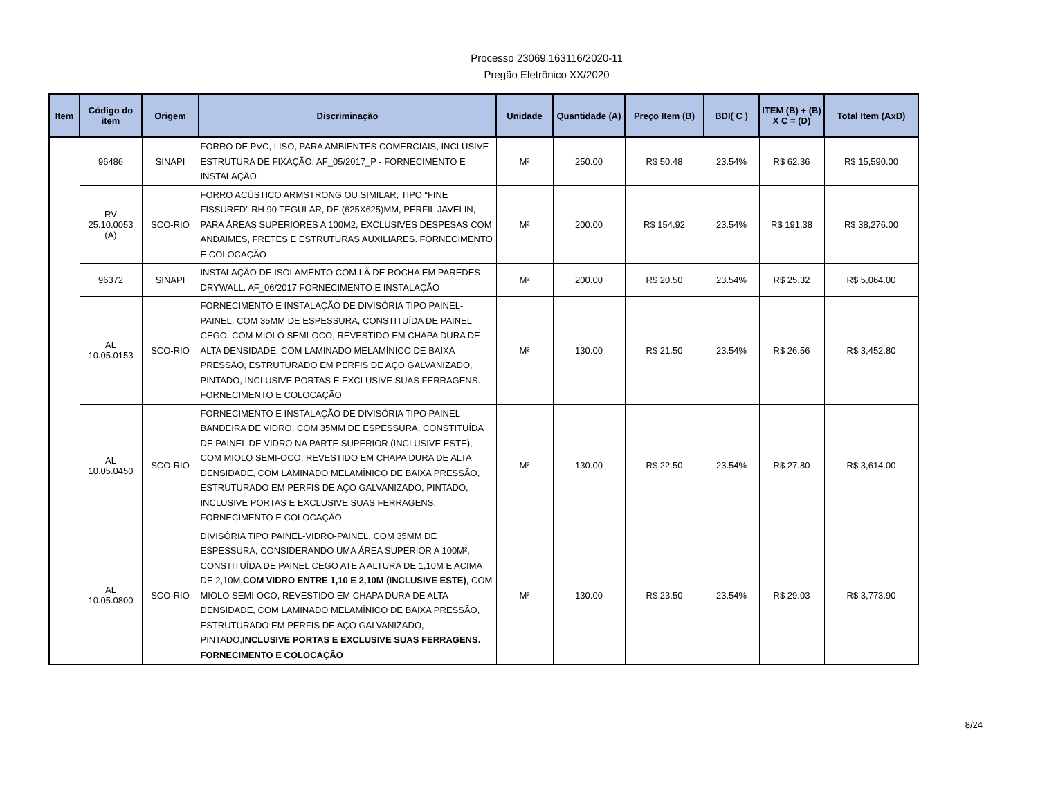Processo 23069.163116/2020-11
Pregão Eletrônico XX/2020
| Item | Código do item | Origem | Discriminação | Unidade | Quantidade (A) | Preço Item (B) | BDI( C ) | ITEM (B) + (B) X C = (D) | Total Item (AxD) |
| --- | --- | --- | --- | --- | --- | --- | --- | --- | --- |
| | 96486 | SINAPI | FORRO DE PVC, LISO, PARA AMBIENTES COMERCIAIS, INCLUSIVE ESTRUTURA DE FIXAÇÃO. AF_05/2017_P - FORNECIMENTO E INSTALAÇÃO | M² | 250.00 | R$ 50.48 | 23.54% | R$ 62.36 | R$ 15,590.00 |
| | RV 25.10.0053 (A) | SCO-RIO | FORRO ACÚSTICO ARMSTRONG OU SIMILAR, TIPO “FINE FISSURED” RH 90 TEGULAR, DE (625X625)MM, PERFIL JAVELIN, PARA ÁREAS SUPERIORES A 100M2, EXCLUSIVES DESPESAS COM ANDAIMES, FRETES E ESTRUTURAS AUXILIARES. FORNECIMENTO E COLOCAÇÃO | M² | 200.00 | R$ 154.92 | 23.54% | R$ 191.38 | R$ 38,276.00 |
| | 96372 | SINAPI | INSTALAÇÃO DE ISOLAMENTO COM LÃ DE ROCHA EM PAREDES DRYWALL. AF_06/2017 FORNECIMENTO E INSTALAÇÃO | M² | 200.00 | R$ 20.50 | 23.54% | R$ 25.32 | R$ 5,064.00 |
| | AL 10.05.0153 | SCO-RIO | FORNECIMENTO E INSTALAÇÃO DE DIVISÓRIA TIPO PAINEL-PAINEL, COM 35MM DE ESPESSURA, CONSTITUÍDA DE PAINEL CEGO, COM MIOLO SEMI-OCO, REVESTIDO EM CHAPA DURA DE ALTA DENSIDADE, COM LAMINADO MELAMÍNICO DE BAIXA PRESSÃO, ESTRUTURADO EM PERFIS DE AÇO GALVANIZADO, PINTADO, INCLUSIVE PORTAS E EXCLUSIVE SUAS FERRAGENS. FORNECIMENTO E COLOCAÇÃO | M² | 130.00 | R$ 21.50 | 23.54% | R$ 26.56 | R$ 3,452.80 |
| | AL 10.05.0450 | SCO-RIO | FORNECIMENTO E INSTALAÇÃO DE DIVISÓRIA TIPO PAINEL-BANDEIRA DE VIDRO, COM 35MM DE ESPESSURA, CONSTITUÍDA DE PAINEL DE VIDRO NA PARTE SUPERIOR (INCLUSIVE ESTE), COM MIOLO SEMI-OCO, REVESTIDO EM CHAPA DURA DE ALTA DENSIDADE, COM LAMINADO MELAMÍNICO DE BAIXA PRESSÃO, ESTRUTURADO EM PERFIS DE AÇO GALVANIZADO, PINTADO, INCLUSIVE PORTAS E EXCLUSIVE SUAS FERRAGENS. FORNECIMENTO E COLOCAÇÃO | M² | 130.00 | R$ 22.50 | 23.54% | R$ 27.80 | R$ 3,614.00 |
| | AL 10.05.0800 | SCO-RIO | DIVISÓRIA TIPO PAINEL-VIDRO-PAINEL, COM 35MM DE ESPESSURA, CONSIDERANDO UMA ÁREA SUPERIOR A 100M², CONSTITUÍDA DE PAINEL CEGO ATE A ALTURA DE 1,10M E ACIMA DE 2,10M, COM VIDRO ENTRE 1,10 E 2,10M (INCLUSIVE ESTE) , COM MIOLO SEMI-OCO, REVESTIDO EM CHAPA DURA DE ALTA DENSIDADE, COM LAMINADO MELAMÍNICO DE BAIXA PRESSÃO, ESTRUTURADO EM PERFIS DE AÇO GALVANIZADO, PINTADO, INCLUSIVE PORTAS E EXCLUSIVE SUAS FERRAGENS. FORNECIMENTO E COLOCAÇÃO | M² | 130.00 | R$ 23.50 | 23.54% | R$ 29.03 | R$ 3,773.90 |
8/24